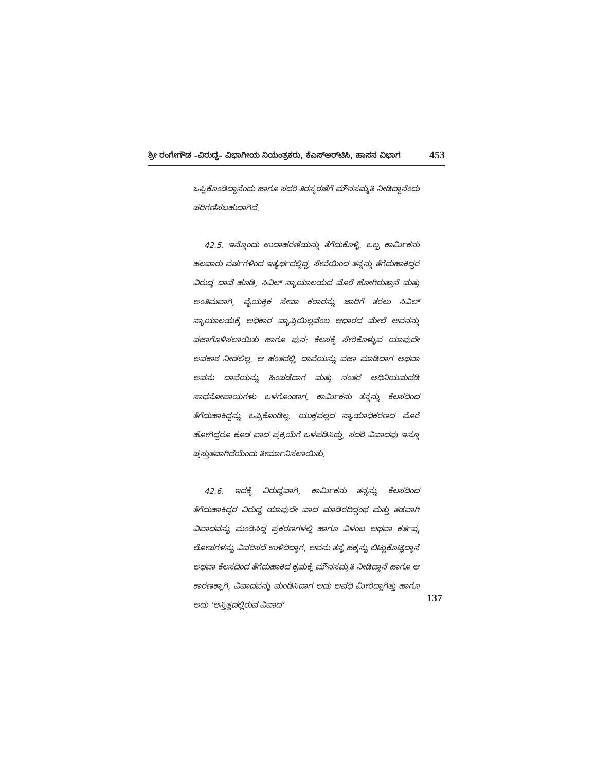ಶ್ರೀ ರಂಗೇಗೌಡ –ವಿರುದ್ಧ– ವಿಭಾಗೀಯ ನಿಯಂತ್ರಕರು, ಕೆಎಸ್‌ಆರ್‌ಟಿಸಿ, ಹಾಸನ ವಿಭಾಗ 453
ಒಪ್ಪಿಕೊಂಡಿದ್ದಾನೆಂದು ಹಾಗೂ ಸದರಿ ತಿರಸ್ಕರಣೆಗೆ ಮೌನಸಮ್ಮತಿ ನೀಡಿದ್ದಾನೆಂದು ಪರಿಗಣಿಸಬಹುದಾಗಿದೆ.
42.5. ಇನ್ನೊಂದು ಉದಾಹರಣೆಯನ್ನು ತೆಗೆದುಕೊಳ್ಳಿ. ಒಬ್ಬ ಕಾರ್ಮಿಕನು ಹಲವಾರು ವರ್ಷಗಳಿಂದ ಇತ್ಯರ್ಥದಲ್ಲಿದ್ದ, ಸೇವೆಯಿಂದ ತನ್ನನ್ನು ತೆಗೆದುಹಾಕಿದ್ದರ ವಿರುದ್ಧ ದಾವೆ ಹೂಡಿ, ಸಿವಿಲ್ ನ್ಯಾಯಾಲಯದ ಮೊರೆ ಹೋಗಿರುತ್ತಾನೆ ಮತ್ತು ಅಂತಿಮವಾಗಿ, ವೈಯಕ್ತಿಕ ಸೇವಾ ಕರಾರನ್ನು ಜಾರಿಗೆ ತರಲು ಸಿವಿಲ್ ನ್ಯಾಯಾಲಯಕ್ಕೆ ಅಧಿಕಾರ ವ್ಯಾಪ್ತಿಯಿಲ್ಲವೆಂಬ ಆಧಾರದ ಮೇಲೆ ಅವನನ್ನು ವಜಾಗೊಳಿಸಲಾಯಿತು ಹಾಗೂ ಪುನ: ಕೆಲಸಕ್ಕೆ ಸೇರಿಕೊಳ್ಳುವ ಯಾವುದೇ ಅವಕಾಶ ನೀಡಲಿಲ್ಲ. ಆ ಹಂತದಲ್ಲಿ, ದಾವೆಯನ್ನು ವಜಾ ಮಾಡಿದಾಗ ಅಥವಾ ಅವನು ದಾವೆಯನ್ನು ಹಿಂಪಡೆದಾಗ ಮತ್ತು ನಂತರ ಅಧಿನಿಯಮದಡಿ ಸಾಧನೋಪಾಯಗಳು ಒಳಗೊಂಡಾಗ, ಕಾರ್ಮಿಕನು ತನ್ನನ್ನು ಕೆಲಸದಿಂದ ತೆಗೆದುಹಾಕಿದ್ದನ್ನು ಒಪ್ಪಿಕೊಂಡಿಲ್ಲ. ಯುಕ್ತವಲ್ಲದ ನ್ಯಾಯಾಧಿಕರಣದ ಮೊರೆ ಹೋಗಿದ್ದರೂ ಕೂಡ ವಾದ ಪ್ರಕ್ರಿಯೆಗೆ ಒಳಪಡಿಸಿದ್ದು, ಸದರಿ ವಿವಾದವು ಇನ್ನೂ ಪ್ರಸ್ತುತವಾಗಿದೆಯೆಂದು ತೀರ್ಮಾನಿಸಲಾಯಿತು.
42.6. ಇದಕ್ಕೆ ವಿರುದ್ಧವಾಗಿ, ಕಾರ್ಮಿಕನು ತನ್ನನ್ನು ಕೆಲಸದಿಂದ ತೆಗೆದುಹಾಕಿದ್ದರ ವಿರುದ್ಧ ಯಾವುದೇ ವಾದ ಮಾಡಿರದಿದ್ದಂಥ ಮತ್ತು ತಡವಾಗಿ ವಿವಾದವನ್ನು ಮಂಡಿಸಿದ್ದ ಪ್ರಕರಣಗಳಲ್ಲಿ ಹಾಗೂ ವಿಳಂಬ ಅಥವಾ ಕರ್ತವ್ಯ ಲೋಪಗಳನ್ನು ವಿವರಿಸದೆ ಉಳಿದಿದ್ದಾಗ, ಅವನು ತನ್ನ ಹಕ್ಕನ್ನು ಬಿಟ್ಟುಕೊಟ್ಟಿದ್ದಾನೆ ಅಥವಾ ಕೆಲಸದಿಂದ ತೆಗೆದುಹಾಕಿದ ಕ್ರಮಕ್ಕೆ ಮೌನಸಮ್ಮತಿ ನೀಡಿದ್ದಾನೆ ಹಾಗೂ ಆ ಕಾರಣಕ್ಕಾಗಿ, ವಿವಾದವನ್ನು ಮಂಡಿಸಿದಾಗ ಅದು ಅವಧಿ ಮೀರಿದ್ದಾಗಿತ್ತು ಹಾಗೂ ಅದು ‘ಅಸ್ತಿತ್ವದಲ್ಲಿರುವ ವಿವಾದ’
137